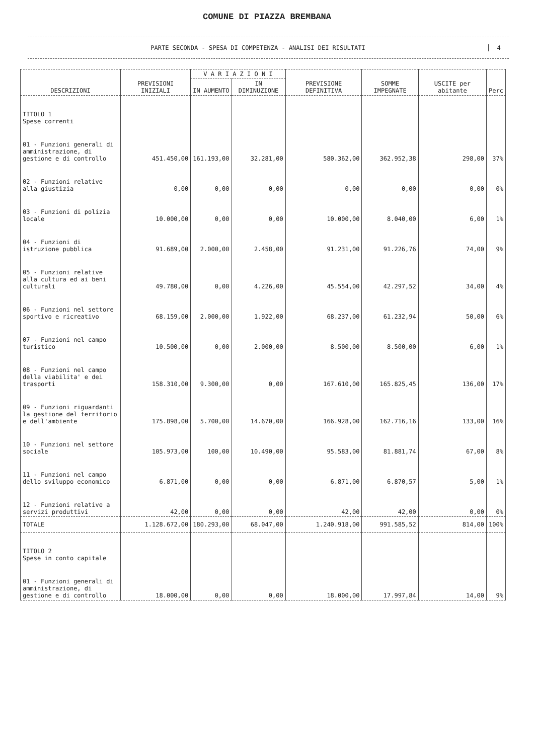COMUNE DI PIAZZA BREMBANA
PARTE SECONDA - SPESA DI COMPETENZA - ANALISI DEI RISULTATI
4
| DESCRIZIONI | PREVISIONI INIZIALI | V A R I A Z I O N I | | PREVISIONE DEFINITIVA | SOMME IMPEGNATE | USCITE per abitante | Perc |
| --- | --- | --- | --- | --- | --- | --- | --- |
| | | IN AUMENTO | IN DIMINUZIONE | | | | |
| TITOLO 1 Spese correnti | | | | | | | |
| 01 - Funzioni generali di amministrazione, di gestione e di controllo | 451.450,00 | 161.193,00 | 32.281,00 | 580.362,00 | 362.952,38 | 298,00 | 37% |
| 02 - Funzioni relative alla giustizia | 0,00 | 0,00 | 0,00 | 0,00 | 0,00 | 0,00 | 0% |
| 03 - Funzioni di polizia locale | 10.000,00 | 0,00 | 0,00 | 10.000,00 | 8.040,00 | 6,00 | 1% |
| 04 - Funzioni di istruzione pubblica | 91.689,00 | 2.000,00 | 2.458,00 | 91.231,00 | 91.226,76 | 74,00 | 9% |
| 05 - Funzioni relative alla cultura ed ai beni culturali | 49.780,00 | 0,00 | 4.226,00 | 45.554,00 | 42.297,52 | 34,00 | 4% |
| 06 - Funzioni nel settore sportivo e ricreativo | 68.159,00 | 2.000,00 | 1.922,00 | 68.237,00 | 61.232,94 | 50,00 | 6% |
| 07 - Funzioni nel campo turistico | 10.500,00 | 0,00 | 2.000,00 | 8.500,00 | 8.500,00 | 6,00 | 1% |
| 08 - Funzioni nel campo della viabilita' e dei trasporti | 158.310,00 | 9.300,00 | 0,00 | 167.610,00 | 165.825,45 | 136,00 | 17% |
| 09 - Funzioni riguardanti la gestione del territorio e dell'ambiente | 175.898,00 | 5.700,00 | 14.670,00 | 166.928,00 | 162.716,16 | 133,00 | 16% |
| 10 - Funzioni nel settore sociale | 105.973,00 | 100,00 | 10.490,00 | 95.583,00 | 81.881,74 | 67,00 | 8% |
| 11 - Funzioni nel campo dello sviluppo economico | 6.871,00 | 0,00 | 0,00 | 6.871,00 | 6.870,57 | 5,00 | 1% |
| 12 - Funzioni relative a servizi produttivi | 42,00 | 0,00 | 0,00 | 42,00 | 42,00 | 0,00 | 0% |
| TOTALE | 1.128.672,00 | 180.293,00 | 68.047,00 | 1.240.918,00 | 991.585,52 | 814,00 | 100% |
| TITOLO 2 Spese in conto capitale | | | | | | | |
| 01 - Funzioni generali di amministrazione, di gestione e di controllo | 18.000,00 | 0,00 | 0,00 | 18.000,00 | 17.997,84 | 14,00 | 9% |